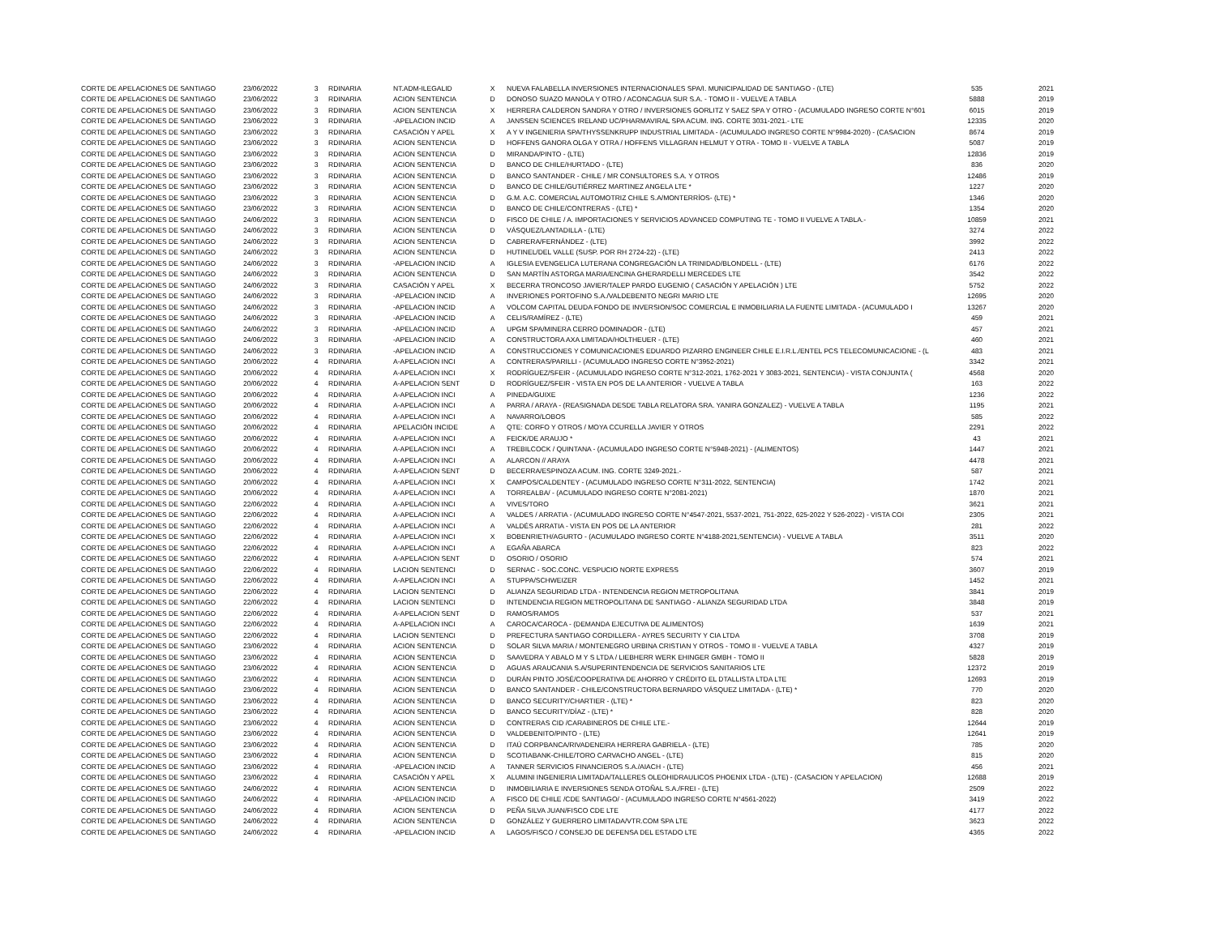| CORTE DE APELACIONES DE SANTIAGO | 23/06/2022 | 3 | RDINARIA | NT.ADM-ILEGALID | X | NUEVA FALABELLA INVERSIONES INTERNACIONALES SPA/I. MUNICIPALIDAD DE SANTIAGO - (LTE) | 535 | 2021 |
| CORTE DE APELACIONES DE SANTIAGO | 23/06/2022 | 3 | RDINARIA | ACION SENTENCIA | D | DONOSO SUAZO MANOLA Y OTRO / ACONCAGUA SUR S.A. - TOMO II - VUELVE A TABLA | 5888 | 2019 |
| CORTE DE APELACIONES DE SANTIAGO | 23/06/2022 | 3 | RDINARIA | ACION SENTENCIA | X | HERRERA CALDERON SANDRA Y OTRO / INVERSIONES GORLITZ Y SAEZ SPA Y OTRO - (ACUMULADO INGRESO CORTE N°601 | 6015 | 2019 |
| CORTE DE APELACIONES DE SANTIAGO | 23/06/2022 | 3 | RDINARIA | -APELACION INCID | A | JANSSEN SCIENCES IRELAND UC/PHARMAVIRAL SPA ACUM. ING. CORTE 3031-2021.- LTE | 12335 | 2020 |
| CORTE DE APELACIONES DE SANTIAGO | 23/06/2022 | 3 | RDINARIA | CASACIÓN Y APEL | X | A Y V INGENIERIA SPA/THYSSENKRUPP INDUSTRIAL LIMITADA - (ACUMULADO INGRESO CORTE N°9984-2020) - (CASACION | 8674 | 2019 |
| CORTE DE APELACIONES DE SANTIAGO | 23/06/2022 | 3 | RDINARIA | ACION SENTENCIA | D | HOFFENS GANORA OLGA Y OTRA / HOFFENS VILLAGRAN HELMUT Y OTRA - TOMO II - VUELVE A TABLA | 5087 | 2019 |
| CORTE DE APELACIONES DE SANTIAGO | 23/06/2022 | 3 | RDINARIA | ACION SENTENCIA | D | MIRANDA/PINTO - (LTE) | 12836 | 2019 |
| CORTE DE APELACIONES DE SANTIAGO | 23/06/2022 | 3 | RDINARIA | ACION SENTENCIA | D | BANCO DE CHILE/HURTADO - (LTE) | 836 | 2020 |
| CORTE DE APELACIONES DE SANTIAGO | 23/06/2022 | 3 | RDINARIA | ACION SENTENCIA | D | BANCO SANTANDER - CHILE / MR CONSULTORES S.A. Y OTROS | 12486 | 2019 |
| CORTE DE APELACIONES DE SANTIAGO | 23/06/2022 | 3 | RDINARIA | ACION SENTENCIA | D | BANCO DE CHILE/GUTIÉRREZ MARTINEZ ANGELA LTE * | 1227 | 2020 |
| CORTE DE APELACIONES DE SANTIAGO | 23/06/2022 | 3 | RDINARIA | ACION SENTENCIA | D | G.M. A.C. COMERCIAL AUTOMOTRIZ CHILE S.A/MONTERRÍOS- (LTE) * | 1346 | 2020 |
| CORTE DE APELACIONES DE SANTIAGO | 23/06/2022 | 3 | RDINARIA | ACION SENTENCIA | D | BANCO DE CHILE/CONTRERAS - (LTE) * | 1354 | 2020 |
| CORTE DE APELACIONES DE SANTIAGO | 24/06/2022 | 3 | RDINARIA | ACION SENTENCIA | D | FISCO DE CHILE / A. IMPORTACIONES Y SERVICIOS ADVANCED COMPUTING TE - TOMO II VUELVE A TABLA.- | 10859 | 2021 |
| CORTE DE APELACIONES DE SANTIAGO | 24/06/2022 | 3 | RDINARIA | ACION SENTENCIA | D | VÁSQUEZ/LANTADILLA - (LTE) | 3274 | 2022 |
| CORTE DE APELACIONES DE SANTIAGO | 24/06/2022 | 3 | RDINARIA | ACION SENTENCIA | D | CABRERA/FERNÁNDEZ - (LTE) | 3992 | 2022 |
| CORTE DE APELACIONES DE SANTIAGO | 24/06/2022 | 3 | RDINARIA | ACION SENTENCIA | D | HUTINEL/DEL VALLE (SUSP. POR RH 2724-22) - (LTE) | 2413 | 2022 |
| CORTE DE APELACIONES DE SANTIAGO | 24/06/2022 | 3 | RDINARIA | -APELACION INCID | A | IGLESIA EVENGELICA LUTERANA CONGREGACIÓN LA TRINIDAD/BLONDELL - (LTE) | 6176 | 2022 |
| CORTE DE APELACIONES DE SANTIAGO | 24/06/2022 | 3 | RDINARIA | ACION SENTENCIA | D | SAN MARTÍN ASTORGA MARIA/ENCINA GHERARDELLI MERCEDES LTE | 3542 | 2022 |
| CORTE DE APELACIONES DE SANTIAGO | 24/06/2022 | 3 | RDINARIA | CASACIÓN Y APEL | X | BECERRA TRONCOSO JAVIER/TALEP PARDO EUGENIO ( CASACIÓN Y APELACIÓN ) LTE | 5752 | 2022 |
| CORTE DE APELACIONES DE SANTIAGO | 24/06/2022 | 3 | RDINARIA | -APELACION INCID | A | INVERIONES PORTOFINO S.A./VALDEBENITO NEGRI MARIO LTE | 12695 | 2020 |
| CORTE DE APELACIONES DE SANTIAGO | 24/06/2022 | 3 | RDINARIA | -APELACION INCID | A | VOLCOM CAPITAL DEUDA FONDO DE INVERSION/SOC COMERCIAL E INMOBILIARIA LA FUENTE LIMITADA - (ACUMULADO I | 13267 | 2020 |
| CORTE DE APELACIONES DE SANTIAGO | 24/06/2022 | 3 | RDINARIA | -APELACION INCID | A | CELIS/RAMÍREZ - (LTE) | 459 | 2021 |
| CORTE DE APELACIONES DE SANTIAGO | 24/06/2022 | 3 | RDINARIA | -APELACION INCID | A | UPGM SPA/MINERA CERRO DOMINADOR - (LTE) | 457 | 2021 |
| CORTE DE APELACIONES DE SANTIAGO | 24/06/2022 | 3 | RDINARIA | -APELACION INCID | A | CONSTRUCTORA AXA LIMITADA/HOLTHEUER - (LTE) | 460 | 2021 |
| CORTE DE APELACIONES DE SANTIAGO | 24/06/2022 | 3 | RDINARIA | -APELACION INCID | A | CONSTRUCCIONES Y COMUNICACIONES EDUARDO PIZARRO ENGINEER CHILE E.I.R.L./ENTEL PCS TELECOMUNICACIONE - (L | 483 | 2021 |
| CORTE DE APELACIONES DE SANTIAGO | 20/06/2022 | 4 | RDINARIA | A-APELACION INCI | A | CONTRERAS/PARILLI - (ACUMULADO INGRESO CORTE N°3952-2021) | 3342 | 2021 |
| CORTE DE APELACIONES DE SANTIAGO | 20/06/2022 | 4 | RDINARIA | A-APELACION INCI | X | RODRÍGUEZ/SFEIR - (ACUMULADO INGRESO CORTE N°312-2021, 1762-2021 Y 3083-2021, SENTENCIA) - VISTA CONJUNTA ( | 4568 | 2020 |
| CORTE DE APELACIONES DE SANTIAGO | 20/06/2022 | 4 | RDINARIA | A-APELACION SENT | D | RODRÍGUEZ/SFEIR - VISTA EN POS DE LA ANTERIOR - VUELVE A TABLA | 163 | 2022 |
| CORTE DE APELACIONES DE SANTIAGO | 20/06/2022 | 4 | RDINARIA | A-APELACION INCI | A | PINEDA/GUIXE | 1236 | 2022 |
| CORTE DE APELACIONES DE SANTIAGO | 20/06/2022 | 4 | RDINARIA | A-APELACION INCI | A | PARRA / ARAYA - (REASIGNADA DESDE TABLA RELATORA SRA. YANIRA GONZALEZ) - VUELVE A TABLA | 1195 | 2021 |
| CORTE DE APELACIONES DE SANTIAGO | 20/06/2022 | 4 | RDINARIA | A-APELACION INCI | A | NAVARRO/LOBOS | 585 | 2022 |
| CORTE DE APELACIONES DE SANTIAGO | 20/06/2022 | 4 | RDINARIA | APELACIÓN INCIDE | A | QTE: CORFO Y OTROS / MOYA CCURELLA JAVIER Y OTROS | 2291 | 2022 |
| CORTE DE APELACIONES DE SANTIAGO | 20/06/2022 | 4 | RDINARIA | A-APELACION INCI | A | FEICK/DE ARAUJO * | 43 | 2021 |
| CORTE DE APELACIONES DE SANTIAGO | 20/06/2022 | 4 | RDINARIA | A-APELACION INCI | A | TREBILCOCK / QUINTANA - (ACUMULADO INGRESO CORTE N°5948-2021) - (ALIMENTOS) | 1447 | 2021 |
| CORTE DE APELACIONES DE SANTIAGO | 20/06/2022 | 4 | RDINARIA | A-APELACION INCI | A | ALARCON // ARAYA | 4478 | 2021 |
| CORTE DE APELACIONES DE SANTIAGO | 20/06/2022 | 4 | RDINARIA | A-APELACION SENT | D | BECERRA/ESPINOZA ACUM. ING. CORTE 3249-2021.- | 587 | 2021 |
| CORTE DE APELACIONES DE SANTIAGO | 20/06/2022 | 4 | RDINARIA | A-APELACION INCI | X | CAMPOS/CALDENTEY - (ACUMULADO INGRESO CORTE N°311-2022, SENTENCIA) | 1742 | 2021 |
| CORTE DE APELACIONES DE SANTIAGO | 20/06/2022 | 4 | RDINARIA | A-APELACION INCI | A | TORREALBA/ - (ACUMULADO INGRESO CORTE N°2081-2021) | 1870 | 2021 |
| CORTE DE APELACIONES DE SANTIAGO | 22/06/2022 | 4 | RDINARIA | A-APELACION INCI | A | VIVES/TORO | 3621 | 2021 |
| CORTE DE APELACIONES DE SANTIAGO | 22/06/2022 | 4 | RDINARIA | A-APELACION INCI | A | VALDES / ARRATIA - (ACUMULADO INGRESO CORTE N°4547-2021, 5537-2021, 751-2022, 625-2022 Y 526-2022) - VISTA COI | 2305 | 2021 |
| CORTE DE APELACIONES DE SANTIAGO | 22/06/2022 | 4 | RDINARIA | A-APELACION INCI | A | VALDÉS ARRATIA - VISTA EN POS DE LA ANTERIOR | 281 | 2022 |
| CORTE DE APELACIONES DE SANTIAGO | 22/06/2022 | 4 | RDINARIA | A-APELACION INCI | X | BOBENRIETH/AGURTO - (ACUMULADO INGRESO CORTE N°4188-2021,SENTENCIA) - VUELVE A TABLA | 3511 | 2020 |
| CORTE DE APELACIONES DE SANTIAGO | 22/06/2022 | 4 | RDINARIA | A-APELACION INCI | A | EGAÑA ABARCA | 823 | 2022 |
| CORTE DE APELACIONES DE SANTIAGO | 22/06/2022 | 4 | RDINARIA | A-APELACION SENT | D | OSORIO / OSORIO | 574 | 2021 |
| CORTE DE APELACIONES DE SANTIAGO | 22/06/2022 | 4 | RDINARIA | LACION SENTENCI | D | SERNAC - SOC.CONC. VESPUCIO NORTE EXPRESS | 3607 | 2019 |
| CORTE DE APELACIONES DE SANTIAGO | 22/06/2022 | 4 | RDINARIA | A-APELACION INCI | A | STUPPA/SCHWEIZER | 1452 | 2021 |
| CORTE DE APELACIONES DE SANTIAGO | 22/06/2022 | 4 | RDINARIA | LACION SENTENCI | D | ALIANZA SEGURIDAD LTDA - INTENDENCIA REGION METROPOLITANA | 3841 | 2019 |
| CORTE DE APELACIONES DE SANTIAGO | 22/06/2022 | 4 | RDINARIA | LACION SENTENCI | D | INTENDENCIA REGION METROPOLITANA DE SANTIAGO - ALIANZA SEGURIDAD LTDA | 3848 | 2019 |
| CORTE DE APELACIONES DE SANTIAGO | 22/06/2022 | 4 | RDINARIA | A-APELACION SENT | D | RAMOS/RAMOS | 537 | 2021 |
| CORTE DE APELACIONES DE SANTIAGO | 22/06/2022 | 4 | RDINARIA | A-APELACION INCI | A | CAROCA/CAROCA - (DEMANDA EJECUTIVA DE ALIMENTOS) | 1639 | 2021 |
| CORTE DE APELACIONES DE SANTIAGO | 22/06/2022 | 4 | RDINARIA | LACION SENTENCI | D | PREFECTURA SANTIAGO CORDILLERA - AYRES SECURITY Y CIA LTDA | 3708 | 2019 |
| CORTE DE APELACIONES DE SANTIAGO | 23/06/2022 | 4 | RDINARIA | ACION SENTENCIA | D | SOLAR SILVA MARIA / MONTENEGRO URBINA CRISTIAN Y OTROS - TOMO II - VUELVE A TABLA | 4327 | 2019 |
| CORTE DE APELACIONES DE SANTIAGO | 23/06/2022 | 4 | RDINARIA | ACION SENTENCIA | D | SAAVEDRA Y ABALO M Y S LTDA / LIEBHERR WERK EHINGER GMBH - TOMO II | 5828 | 2019 |
| CORTE DE APELACIONES DE SANTIAGO | 23/06/2022 | 4 | RDINARIA | ACION SENTENCIA | D | AGUAS ARAUCANIA S.A/SUPERINTENDENCIA DE SERVICIOS SANITARIOS LTE | 12372 | 2019 |
| CORTE DE APELACIONES DE SANTIAGO | 23/06/2022 | 4 | RDINARIA | ACION SENTENCIA | D | DURÁN PINTO JOSÉ/COOPERATIVA DE AHORRO Y CRÉDITO EL DTALLISTA LTDA LTE | 12693 | 2019 |
| CORTE DE APELACIONES DE SANTIAGO | 23/06/2022 | 4 | RDINARIA | ACION SENTENCIA | D | BANCO SANTANDER - CHILE/CONSTRUCTORA BERNARDO VÁSQUEZ LIMITADA - (LTE) * | 770 | 2020 |
| CORTE DE APELACIONES DE SANTIAGO | 23/06/2022 | 4 | RDINARIA | ACION SENTENCIA | D | BANCO SECURITY/CHARTIER - (LTE) * | 823 | 2020 |
| CORTE DE APELACIONES DE SANTIAGO | 23/06/2022 | 4 | RDINARIA | ACION SENTENCIA | D | BANCO SECURITY/DÍAZ - (LTE) * | 828 | 2020 |
| CORTE DE APELACIONES DE SANTIAGO | 23/06/2022 | 4 | RDINARIA | ACION SENTENCIA | D | CONTRERAS CID /CARABINEROS DE CHILE LTE.- | 12644 | 2019 |
| CORTE DE APELACIONES DE SANTIAGO | 23/06/2022 | 4 | RDINARIA | ACION SENTENCIA | D | VALDEBENITO/PINTO - (LTE) | 12641 | 2019 |
| CORTE DE APELACIONES DE SANTIAGO | 23/06/2022 | 4 | RDINARIA | ACION SENTENCIA | D | ITAÚ CORPBANCA/RIVADENEIRA HERRERA GABRIELA - (LTE) | 785 | 2020 |
| CORTE DE APELACIONES DE SANTIAGO | 23/06/2022 | 4 | RDINARIA | ACION SENTENCIA | D | SCOTIABANK-CHILE/TORO CARVACHO ANGEL - (LTE) | 815 | 2020 |
| CORTE DE APELACIONES DE SANTIAGO | 23/06/2022 | 4 | RDINARIA | -APELACION INCID | A | TANNER SERVICIOS FINANCIEROS S.A./AIACH - (LTE) | 456 | 2021 |
| CORTE DE APELACIONES DE SANTIAGO | 23/06/2022 | 4 | RDINARIA | CASACIÓN Y APEL | X | ALUMINI INGENIERIA LIMITADA/TALLERES OLEOHIDRAULICOS PHOENIX LTDA - (LTE) - (CASACION Y APELACION) | 12688 | 2019 |
| CORTE DE APELACIONES DE SANTIAGO | 24/06/2022 | 4 | RDINARIA | ACION SENTENCIA | D | INMOBILIARIA E INVERSIONES SENDA OTOÑAL S.A./FREI - (LTE) | 2509 | 2022 |
| CORTE DE APELACIONES DE SANTIAGO | 24/06/2022 | 4 | RDINARIA | -APELACION INCID | A | FISCO DE CHILE /CDE SANTIAGO/ - (ACUMULADO INGRESO CORTE N°4561-2022) | 3419 | 2022 |
| CORTE DE APELACIONES DE SANTIAGO | 24/06/2022 | 4 | RDINARIA | ACION SENTENCIA | D | PEÑA SILVA JUAN/FISCO CDE LTE | 4177 | 2022 |
| CORTE DE APELACIONES DE SANTIAGO | 24/06/2022 | 4 | RDINARIA | ACION SENTENCIA | D | GONZÁLEZ Y GUERRERO LIMITADA/VTR.COM SPA LTE | 3623 | 2022 |
| CORTE DE APELACIONES DE SANTIAGO | 24/06/2022 | 4 | RDINARIA | -APELACION INCID | A | LAGOS/FISCO / CONSEJO DE DEFENSA DEL ESTADO LTE | 4365 | 2022 |